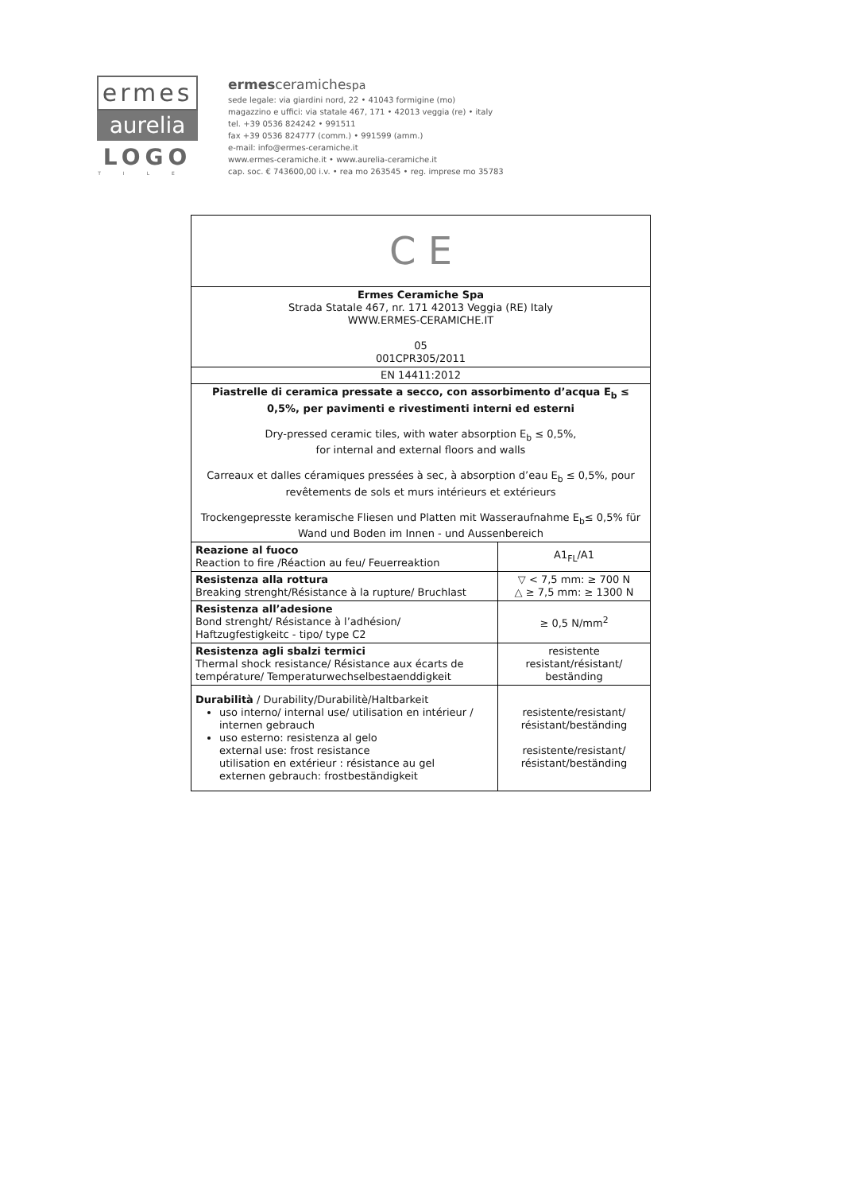ermes
aurelia
LOGO
TILE
ermesceramichespa
sede legale: via giardini nord, 22 • 41043 formigine (mo)
magazzino e uffici: via statale 467, 171 • 42013 veggia (re) • italy
tel. +39 0536 824242 • 991511
fax +39 0536 824777 (comm.) • 991599 (amm.)
e-mail: info@ermes-ceramiche.it
www.ermes-ceramiche.it • www.aurelia-ceramiche.it
cap. soc. € 743600,00 i.v. • rea mo 263545 • reg. imprese mo 35783
| C E | |
| Ermes Ceramiche Spa Strada Statale 467, nr. 171 42013 Veggia (RE) Italy WWW.ERMES-CERAMICHE.IT 05 001CPR305/2011 | |
| EN 14411:2012 | |
| Piastrelle di ceramica pressate a secco, con assorbimento d’acqua E<sub>b</sub> ≤ 0,5%, per pavimenti e rivestimenti interni ed esterni Dry-pressed ceramic tiles, with water absorption E<sub>b</sub> ≤ 0,5%, for internal and external floors and walls Carreaux et dalles céramiques pressées à sec, à absorption d’eau E<sub>b</sub> ≤ 0,5%, pour revêtements de sols et murs intérieurs et extérieurs Trockengepresste keramische Fliesen und Platten mit Wasseraufnahme E<sub>b</sub>≤ 0,5% für Wand und Boden im Innen - und Aussenbereich | |
| Reazione al fuoco Reaction to fire /Réaction au feu/ Feuerreaktion | A1<sub>FL</sub>/A1 |
| Resistenza alla rottura Breaking strenght/Résistance à la rupture/ Bruchlast | ▽ < 7,5 mm: ≥ 700 N △ ≥ 7,5 mm: ≥ 1300 N |
| Resistenza all’adesione Bond strenght/ Résistance à l’adhésion/ Haftzugfestigkeitc - tipo/ type C2 | ≥ 0,5 N/mm<sup>2</sup> |
| Resistenza agli sbalzi termici Thermal shock resistance/ Résistance aux écarts de température/ Temperaturwechselbestaenddigkeit | resistente resistant/résistant/ beständing |
| Durabilità / Durability/Durabilitè/Haltbarkeit uso interno/ internal use/ utilisation en intérieur / internen gebrauch uso esterno: resistenza al gelo external use: frost resistance utilisation en extérieur : résistance au gel externen gebrauch: frostbeständigkeit | resistente/resistant/ résistant/beständing resistente/resistant/ résistant/beständing |